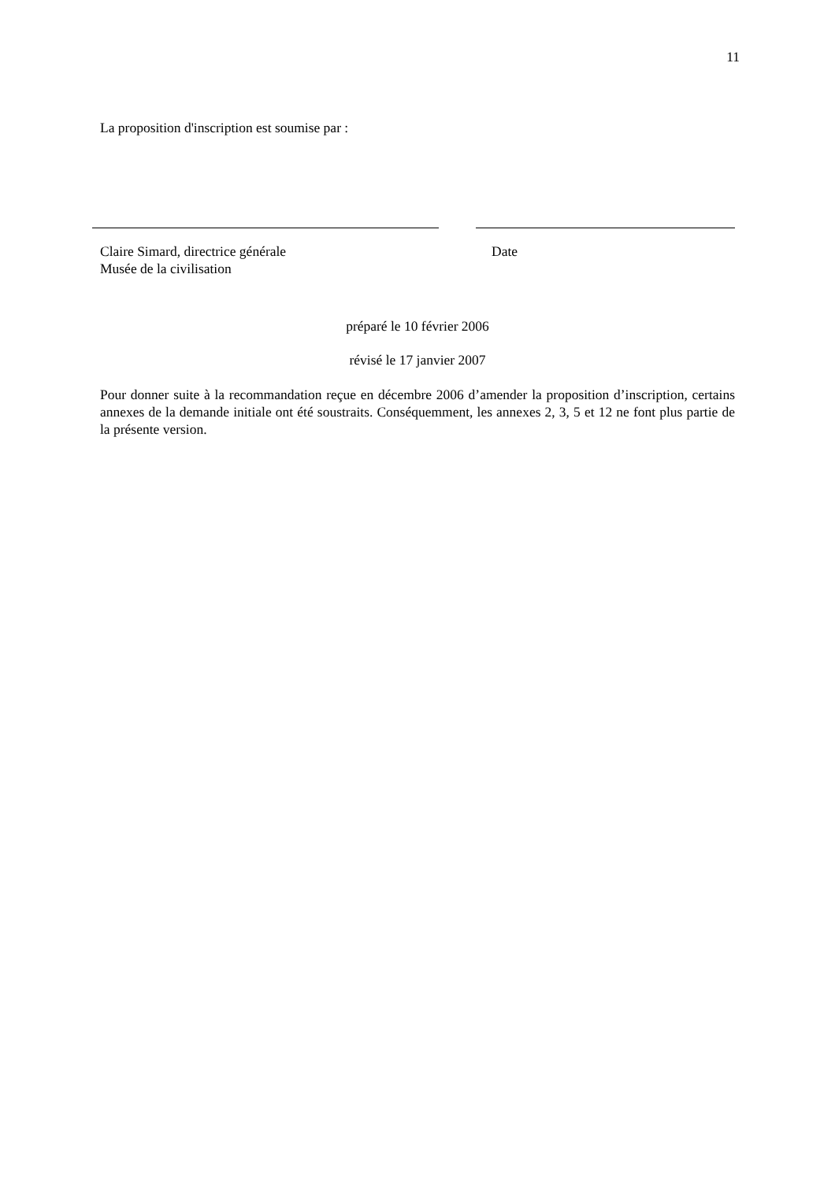11
La proposition d'inscription est soumise par :
Claire Simard, directrice générale
Musée de la civilisation
Date
préparé le 10 février 2006
révisé le 17 janvier 2007
Pour donner suite à la recommandation reçue en décembre 2006 d’amender la proposition d’inscription, certains annexes de la demande initiale ont été soustraits. Conséquemment, les annexes 2, 3, 5 et 12 ne font plus partie de la présente version.